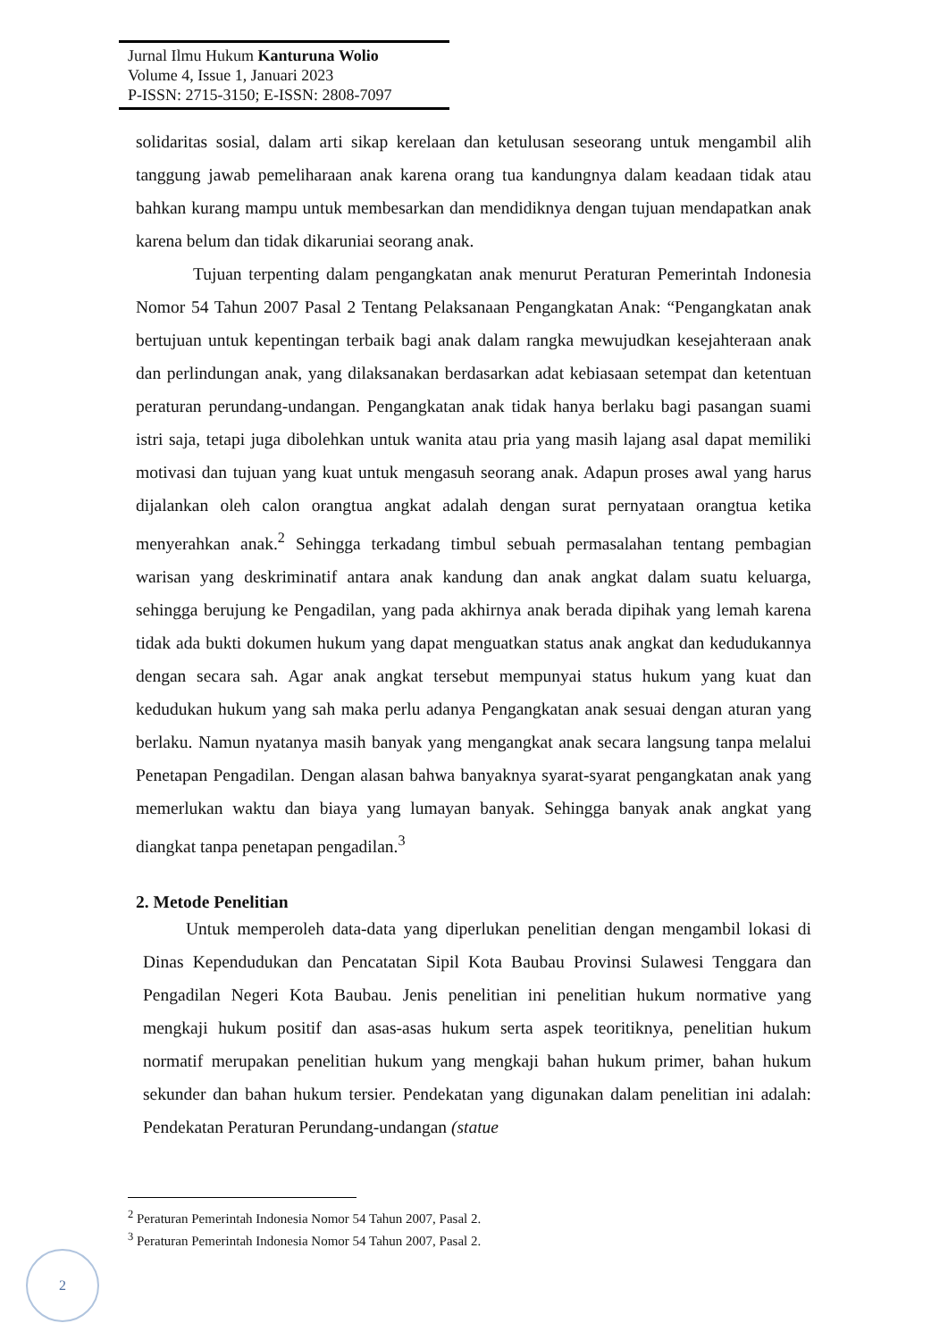Jurnal Ilmu Hukum Kanturuna Wolio
Volume 4, Issue 1, Januari 2023
P-ISSN: 2715-3150; E-ISSN: 2808-7097
solidaritas sosial, dalam arti sikap kerelaan dan ketulusan seseorang untuk mengambil alih tanggung jawab pemeliharaan anak karena orang tua kandungnya dalam keadaan tidak atau bahkan kurang mampu untuk membesarkan dan mendidiknya dengan tujuan mendapatkan anak karena belum dan tidak dikaruniai seorang anak.
Tujuan terpenting dalam pengangkatan anak menurut Peraturan Pemerintah Indonesia Nomor 54 Tahun 2007 Pasal 2 Tentang Pelaksanaan Pengangkatan Anak: “Pengangkatan anak bertujuan untuk kepentingan terbaik bagi anak dalam rangka mewujudkan kesejahteraan anak dan perlindungan anak, yang dilaksanakan berdasarkan adat kebiasaan setempat dan ketentuan peraturan perundang-undangan. Pengangkatan anak tidak hanya berlaku bagi pasangan suami istri saja, tetapi juga dibolehkan untuk wanita atau pria yang masih lajang asal dapat memiliki motivasi dan tujuan yang kuat untuk mengasuh seorang anak. Adapun proses awal yang harus dijalankan oleh calon orangtua angkat adalah dengan surat pernyataan orangtua ketika menyerahkan anak.<sup>2</sup> Sehingga terkadang timbul sebuah permasalahan tentang pembagian warisan yang deskriminatif antara anak kandung dan anak angkat dalam suatu keluarga, sehingga berujung ke Pengadilan, yang pada akhirnya anak berada dipihak yang lemah karena tidak ada bukti dokumen hukum yang dapat menguatkan status anak angkat dan kedudukannya dengan secara sah. Agar anak angkat tersebut mempunyai status hukum yang kuat dan kedudukan hukum yang sah maka perlu adanya Pengangkatan anak sesuai dengan aturan yang berlaku. Namun nyatanya masih banyak yang mengangkat anak secara langsung tanpa melalui Penetapan Pengadilan. Dengan alasan bahwa banyaknya syarat-syarat pengangkatan anak yang memerlukan waktu dan biaya yang lumayan banyak. Sehingga banyak anak angkat yang diangkat tanpa penetapan pengadilan.<sup>3</sup>
2. Metode Penelitian
Untuk memperoleh data-data yang diperlukan penelitian dengan mengambil lokasi di Dinas Kependudukan dan Pencatatan Sipil Kota Baubau Provinsi Sulawesi Tenggara dan Pengadilan Negeri Kota Baubau. Jenis penelitian ini penelitian hukum normative yang mengkaji hukum positif dan asas-asas hukum serta aspek teoritiknya, penelitian hukum normatif merupakan penelitian hukum yang mengkaji bahan hukum primer, bahan hukum sekunder dan bahan hukum tersier. Pendekatan yang digunakan dalam penelitian ini adalah: Pendekatan Peraturan Perundang-undangan (statue
<sup>2</sup> Peraturan Pemerintah Indonesia Nomor 54 Tahun 2007, Pasal 2.
<sup>3</sup> Peraturan Pemerintah Indonesia Nomor 54 Tahun 2007, Pasal 2.
2